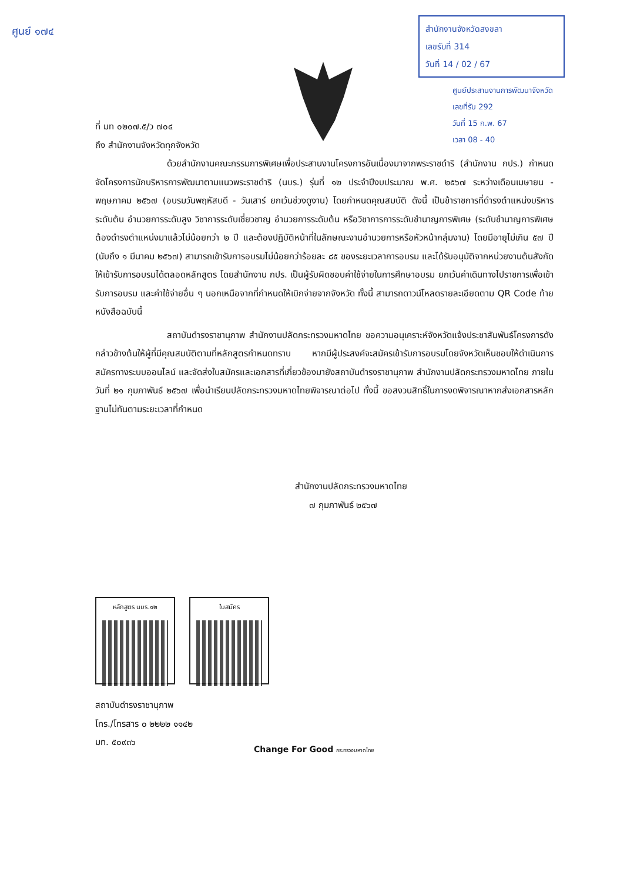ศูนย์ ๑๗๔
สำนักงานจังหวัดสงขลา
เลขรับที่ 314
วันที่ 14 / 02 / 67
ศูนย์ประสานงานการพัฒนาจังหวัด
เลขที่รับ 292
วันที่ 15 ก.พ. 67
เวลา 08 - 40
ที่ มท ๐๒๐๗.๕/ว ๗๐๔
ถึง สำนักงานจังหวัดทุกจังหวัด
ด้วยสำนักงานคณะกรรมการพิเศษเพื่อประสานงานโครงการอันเนื่องมาจากพระราชดำริ (สำนักงาน กปร.) กำหนดจัดโครงการนักบริหารการพัฒนาตามแนวพระราชดำริ (นบร.) รุ่นที่ ๑๒ ประจำปีงบประมาณ พ.ศ. ๒๕๖๗ ระหว่างเดือนเมษายน - พฤษภาคม ๒๕๖๗ (อบรมวันพฤหัสบดี - วันเสาร์ ยกเว้นช่วงดูงาน) โดยกำหนดคุณสมบัติ ดังนี้ เป็นข้าราชการที่ดำรงตำแหน่งบริหารระดับต้น อำนวยการระดับสูง วิชาการระดับเชี่ยวชาญ อำนวยการระดับต้น หรือวิชาการการระดับชำนาญการพิเศษ (ระดับชำนาญการพิเศษต้องดำรงตำแหน่งมาแล้วไม่น้อยกว่า ๒ ปี และต้องปฏิบัติหน้าที่ในลักษณะงานอำนวยการหรือหัวหน้ากลุ่มงาน) โดยมีอายุไม่เกิน ๕๗ ปี (นับถึง ๑ มีนาคม ๒๕๖๗) สามารถเข้ารับการอบรมไม่น้อยกว่าร้อยละ ๘๕ ของระยะเวลาการอบรม และได้รับอนุมัติจากหน่วยงานต้นสังกัดให้เข้ารับการอบรมได้ตลอดหลักสูตร โดยสำนักงาน กปร. เป็นผู้รับผิดชอบค่าใช้จ่ายในการศึกษาอบรม ยกเว้นค่าเดินทางไปราชการเพื่อเข้ารับการอบรม และค่าใช้จ่ายอื่น ๆ นอกเหนือจากที่กำหนดให้เบิกจ่ายจากจังหวัด ทั้งนี้ สามารถดาวน์โหลดรายละเอียดตาม QR Code ท้ายหนังสือฉบับนี้
สถาบันดำรงราชานุภาพ สำนักงานปลัดกระทรวงมหาดไทย ขอความอนุเคราะห์จังหวัดแจ้งประชาสัมพันธ์โครงการดังกล่าวข้างต้นให้ผู้ที่มีคุณสมบัติตามที่หลักสูตรกำหนดทราบ หากมีผู้ประสงค์จะสมัครเข้ารับการอบรมโดยจังหวัดเห็นชอบให้ดำเนินการสมัครทางระบบออนไลน์ และจัดส่งใบสมัครและเอกสารที่เกี่ยวข้องมายังสถาบันดำรงราชานุภาพ สำนักงานปลัดกระทรวงมหาดไทย ภายในวันที่ ๒๑ กุมภาพันธ์ ๒๕๖๗ เพื่อนำเรียนปลัดกระทรวงมหาดไทยพิจารณาต่อไป ทั้งนี้ ขอสงวนสิทธิ์ในการงดพิจารณาหากส่งเอกสารหลักฐานไม่ทันตามระยะเวลาที่กำหนด
สำนักงานปลัดกระทรวงมหาดไทย
๗ กุมภาพันธ์ ๒๕๖๗
หลักสูตร นบร.๑๒ ใบสมัคร
สถาบันดำรงราชานุภาพ
โทร./โทรสาร ๐ ๒๒๒๒ ๑๑๔๒
มท. ๕๐๙๓๖
Change For Good กระทรวงมหาดไทย